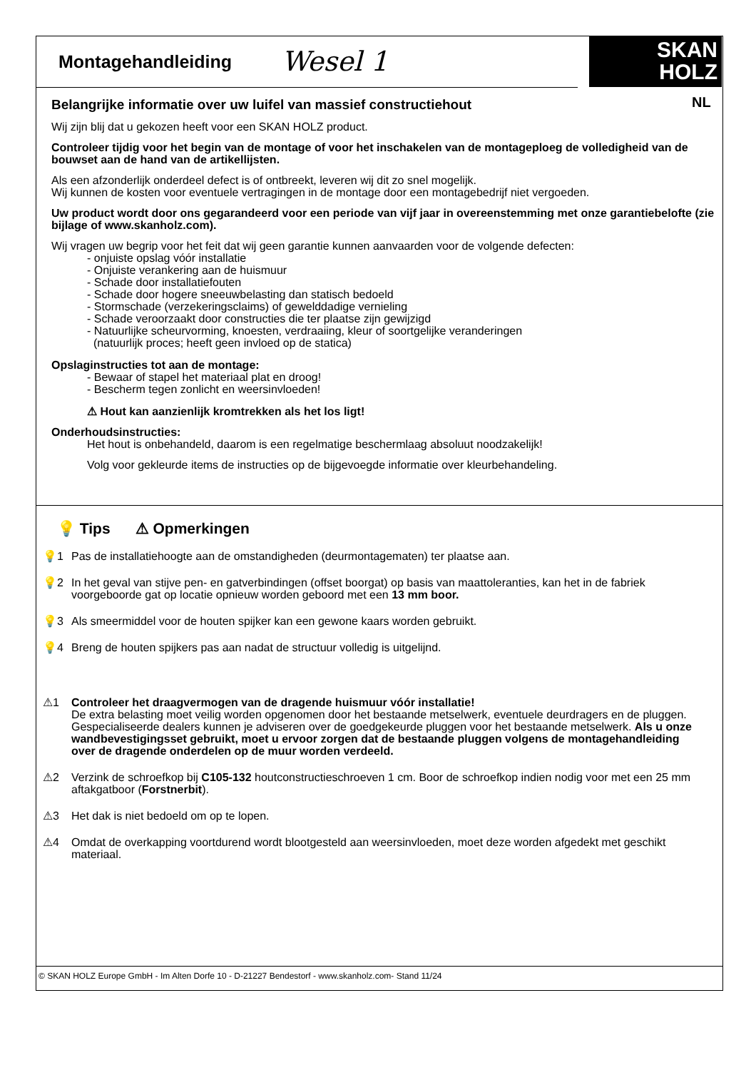Montagehandleiding Wesel 1
SKAN
HOLZ
NL
Belangrijke informatie over uw luifel van massief constructiehout
Wij zijn blij dat u gekozen heeft voor een SKAN HOLZ product.
Controleer tijdig voor het begin van de montage of voor het inschakelen van de montageploeg de volledigheid van de bouwset aan de hand van de artikellijsten.
Als een afzonderlijk onderdeel defect is of ontbreekt, leveren wij dit zo snel mogelijk.
Wij kunnen de kosten voor eventuele vertragingen in de montage door een montagebedrijf niet vergoeden.
Uw product wordt door ons gegarandeerd voor een periode van vijf jaar in overeenstemming met onze garantiebelofte (zie bijlage of www.skanholz.com).
Wij vragen uw begrip voor het feit dat wij geen garantie kunnen aanvaarden voor de volgende defecten:
- onjuiste opslag vóór installatie
- Onjuiste verankering aan de huismuur
- Schade door installatiefouten
- Schade door hogere sneeuwbelasting dan statisch bedoeld
- Stormschade (verzekeringsclaims) of gewelddadige vernieling
- Schade veroorzaakt door constructies die ter plaatse zijn gewijzigd
- Natuurlijke scheurvorming, knoesten, verdraaiing, kleur of soortgelijke veranderingen
(natuurlijk proces; heeft geen invloed op de statica)
Opslaginstructies tot aan de montage:
- Bewaar of stapel het materiaal plat en droog!
- Bescherm tegen zonlicht en weersinvloeden!
⚠ Hout kan aanzienlijk kromtrekken als het los ligt!
Onderhoudsinstructies:
Het hout is onbehandeld, daarom is een regelmatige beschermlaag absoluut noodzakelijk!
Volg voor gekleurde items de instructies op de bijgevoegde informatie over kleurbehandeling.
💡 Tips ⚠ Opmerkingen
💡1 Pas de installatiehoogte aan de omstandigheden (deurmontagematen) ter plaatse aan.
💡2 In het geval van stijve pen- en gatverbindingen (offset boorgat) op basis van maattoleranties, kan het in de fabriek voorgeboorde gat op locatie opnieuw worden geboord met een 13 mm boor.
💡3 Als smeermiddel voor de houten spijker kan een gewone kaars worden gebruikt.
💡4 Breng de houten spijkers pas aan nadat de structuur volledig is uitgelijnd.
⚠1 Controleer het draagvermogen van de dragende huismuur vóór installatie!
De extra belasting moet veilig worden opgenomen door het bestaande metselwerk, eventuele deurdragers en de pluggen. Gespecialiseerde dealers kunnen je adviseren over de goedgekeurde pluggen voor het bestaande metselwerk. Als u onze wandbevestigingsset gebruikt, moet u ervoor zorgen dat de bestaande pluggen volgens de montagehandleiding over de dragende onderdelen op de muur worden verdeeld.
⚠2 Verzink de schroefkop bij C105-132 houtconstructieschroeven 1 cm. Boor de schroefkop indien nodig voor met een 25 mm aftakgatboor (Forstnerbit).
⚠3 Het dak is niet bedoeld om op te lopen.
⚠4 Omdat de overkapping voortdurend wordt blootgesteld aan weersinvloeden, moet deze worden afgedekt met geschikt materiaal.
© SKAN HOLZ Europe GmbH - Im Alten Dorfe 10 - D-21227 Bendestorf - www.skanholz.com- Stand 11/24